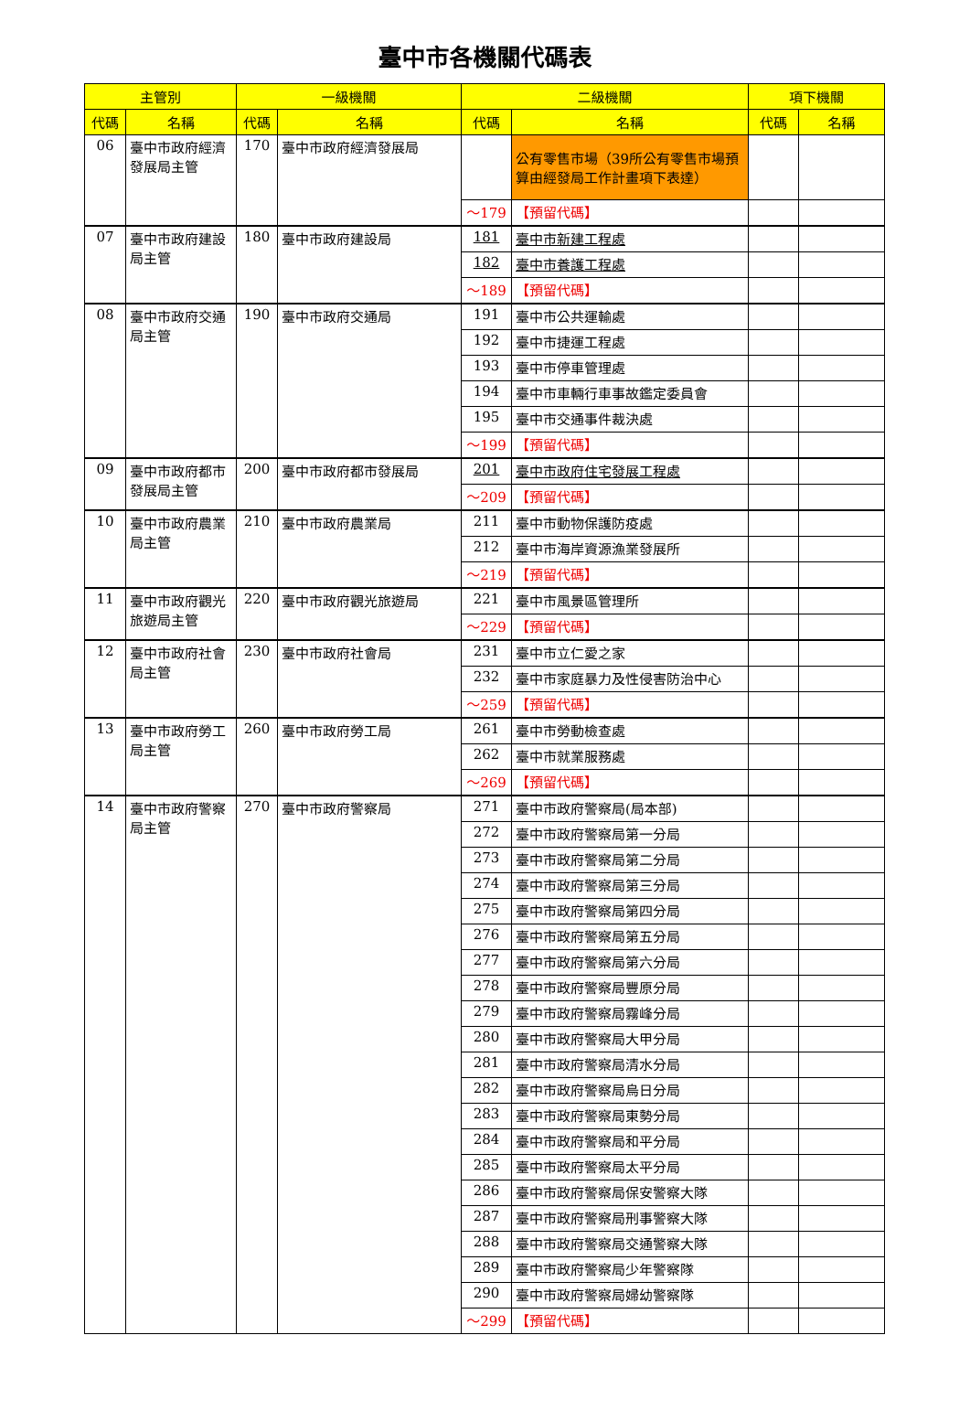臺中市各機關代碼表
| 主管別 | | 一級機關 | | 二級機關 | | 項下機關 | |
| --- | --- | --- | --- | --- | --- | --- | --- |
| 代碼 | 名稱 | 代碼 | 名稱 | 代碼 | 名稱 | 代碼 | 名稱 |
| 06 | 臺中市政府經濟發展局主管 | 170 | 臺中市政府經濟發展局 | | 公有零售市場（39所公有零售市場預算由經發局工作計畫項下表達） | | |
| | | | | ～179 | 【預留代碼】 | | |
| 07 | 臺中市政府建設局主管 | 180 | 臺中市政府建設局 | 181 | 臺中市新建工程處 | | |
| | | | | 182 | 臺中市養護工程處 | | |
| | | | | ～189 | 【預留代碼】 | | |
| 08 | 臺中市政府交通局主管 | 190 | 臺中市政府交通局 | 191 | 臺中市公共運輸處 | | |
| | | | | 192 | 臺中市捷運工程處 | | |
| | | | | 193 | 臺中市停車管理處 | | |
| | | | | 194 | 臺中市車輛行車事故鑑定委員會 | | |
| | | | | 195 | 臺中市交通事件裁決處 | | |
| | | | | ～199 | 【預留代碼】 | | |
| 09 | 臺中市政府都市發展局主管 | 200 | 臺中市政府都市發展局 | 201 | 臺中市政府住宅發展工程處 | | |
| | | | | ～209 | 【預留代碼】 | | |
| 10 | 臺中市政府農業局主管 | 210 | 臺中市政府農業局 | 211 | 臺中市動物保護防疫處 | | |
| | | | | 212 | 臺中市海岸資源漁業發展所 | | |
| | | | | ～219 | 【預留代碼】 | | |
| 11 | 臺中市政府觀光旅遊局主管 | 220 | 臺中市政府觀光旅遊局 | 221 | 臺中市風景區管理所 | | |
| | | | | ～229 | 【預留代碼】 | | |
| 12 | 臺中市政府社會局主管 | 230 | 臺中市政府社會局 | 231 | 臺中市立仁愛之家 | | |
| | | | | 232 | 臺中市家庭暴力及性侵害防治中心 | | |
| | | | | ～259 | 【預留代碼】 | | |
| 13 | 臺中市政府勞工局主管 | 260 | 臺中市政府勞工局 | 261 | 臺中市勞動檢查處 | | |
| | | | | 262 | 臺中市就業服務處 | | |
| | | | | ～269 | 【預留代碼】 | | |
| 14 | 臺中市政府警察局主管 | 270 | 臺中市政府警察局 | 271 | 臺中市政府警察局(局本部) | | |
| | | | | 272 | 臺中市政府警察局第一分局 | | |
| | | | | 273 | 臺中市政府警察局第二分局 | | |
| | | | | 274 | 臺中市政府警察局第三分局 | | |
| | | | | 275 | 臺中市政府警察局第四分局 | | |
| | | | | 276 | 臺中市政府警察局第五分局 | | |
| | | | | 277 | 臺中市政府警察局第六分局 | | |
| | | | | 278 | 臺中市政府警察局豐原分局 | | |
| | | | | 279 | 臺中市政府警察局霧峰分局 | | |
| | | | | 280 | 臺中市政府警察局大甲分局 | | |
| | | | | 281 | 臺中市政府警察局清水分局 | | |
| | | | | 282 | 臺中市政府警察局烏日分局 | | |
| | | | | 283 | 臺中市政府警察局東勢分局 | | |
| | | | | 284 | 臺中市政府警察局和平分局 | | |
| | | | | 285 | 臺中市政府警察局太平分局 | | |
| | | | | 286 | 臺中市政府警察局保安警察大隊 | | |
| | | | | 287 | 臺中市政府警察局刑事警察大隊 | | |
| | | | | 288 | 臺中市政府警察局交通警察大隊 | | |
| | | | | 289 | 臺中市政府警察局少年警察隊 | | |
| | | | | 290 | 臺中市政府警察局婦幼警察隊 | | |
| | | | | ～299 | 【預留代碼】 | | |